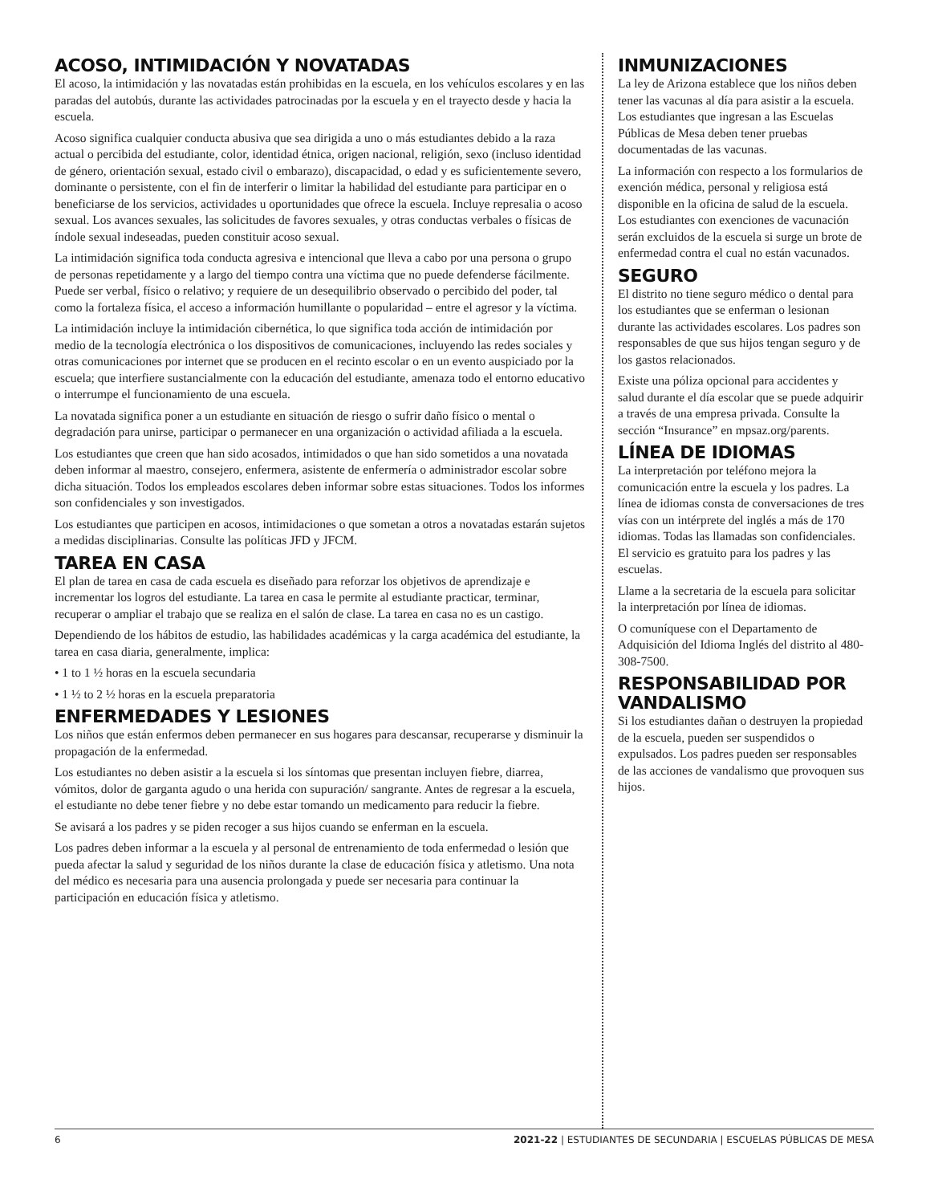ACOSO, INTIMIDACIÓN Y NOVATADAS
El acoso, la intimidación y las novatadas están prohibidas en la escuela, en los vehículos escolares y en las paradas del autobús, durante las actividades patrocinadas por la escuela y en el trayecto desde y hacia la escuela.
Acoso significa cualquier conducta abusiva que sea dirigida a uno o más estudiantes debido a la raza actual o percibida del estudiante, color, identidad étnica, origen nacional, religión, sexo (incluso identidad de género, orientación sexual, estado civil o embarazo), discapacidad, o edad y es suficientemente severo, dominante o persistente, con el fin de interferir o limitar la habilidad del estudiante para participar en o beneficiarse de los servicios, actividades u oportunidades que ofrece la escuela. Incluye represalia o acoso sexual. Los avances sexuales, las solicitudes de favores sexuales, y otras conductas verbales o físicas de índole sexual indeseadas, pueden constituir acoso sexual.
La intimidación significa toda conducta agresiva e intencional que lleva a cabo por una persona o grupo de personas repetidamente y a largo del tiempo contra una víctima que no puede defenderse fácilmente. Puede ser verbal, físico o relativo; y requiere de un desequilibrio observado o percibido del poder, tal como la fortaleza física, el acceso a información humillante o popularidad – entre el agresor y la víctima.
La intimidación incluye la intimidación cibernética, lo que significa toda acción de intimidación por medio de la tecnología electrónica o los dispositivos de comunicaciones, incluyendo las redes sociales y otras comunicaciones por internet que se producen en el recinto escolar o en un evento auspiciado por la escuela; que interfiere sustancialmente con la educación del estudiante, amenaza todo el entorno educativo o interrumpe el funcionamiento de una escuela.
La novatada significa poner a un estudiante en situación de riesgo o sufrir daño físico o mental o degradación para unirse, participar o permanecer en una organización o actividad afiliada a la escuela.
Los estudiantes que creen que han sido acosados, intimidados o que han sido sometidos a una novatada deben informar al maestro, consejero, enfermera, asistente de enfermería o administrador escolar sobre dicha situación. Todos los empleados escolares deben informar sobre estas situaciones. Todos los informes son confidenciales y son investigados.
Los estudiantes que participen en acosos, intimidaciones o que sometan a otros a novatadas estarán sujetos a medidas disciplinarias. Consulte las políticas JFD y JFCM.
TAREA EN CASA
El plan de tarea en casa de cada escuela es diseñado para reforzar los objetivos de aprendizaje e incrementar los logros del estudiante. La tarea en casa le permite al estudiante practicar, terminar, recuperar o ampliar el trabajo que se realiza en el salón de clase. La tarea en casa no es un castigo.
Dependiendo de los hábitos de estudio, las habilidades académicas y la carga académica del estudiante, la tarea en casa diaria, generalmente, implica:
• 1 to 1 ½ horas en la escuela secundaria
• 1 ½ to 2 ½ horas en la escuela preparatoria
ENFERMEDADES Y LESIONES
Los niños que están enfermos deben permanecer en sus hogares para descansar, recuperarse y disminuir la propagación de la enfermedad.
Los estudiantes no deben asistir a la escuela si los síntomas que presentan incluyen fiebre, diarrea, vómitos, dolor de garganta agudo o una herida con supuración/ sangrante. Antes de regresar a la escuela, el estudiante no debe tener fiebre y no debe estar tomando un medicamento para reducir la fiebre.
Se avisará a los padres y se piden recoger a sus hijos cuando se enferman en la escuela.
Los padres deben informar a la escuela y al personal de entrenamiento de toda enfermedad o lesión que pueda afectar la salud y seguridad de los niños durante la clase de educación física y atletismo. Una nota del médico es necesaria para una ausencia prolongada y puede ser necesaria para continuar la participación en educación física y atletismo.
INMUNIZACIONES
La ley de Arizona establece que los niños deben tener las vacunas al día para asistir a la escuela. Los estudiantes que ingresan a las Escuelas Públicas de Mesa deben tener pruebas documentadas de las vacunas.
La información con respecto a los formularios de exención médica, personal y religiosa está disponible en la oficina de salud de la escuela. Los estudiantes con exenciones de vacunación serán excluidos de la escuela si surge un brote de enfermedad contra el cual no están vacunados.
SEGURO
El distrito no tiene seguro médico o dental para los estudiantes que se enferman o lesionan durante las actividades escolares. Los padres son responsables de que sus hijos tengan seguro y de los gastos relacionados.
Existe una póliza opcional para accidentes y salud durante el día escolar que se puede adquirir a través de una empresa privada. Consulte la sección “Insurance” en mpsaz.org/parents.
LÍNEA DE IDIOMAS
La interpretación por teléfono mejora la comunicación entre la escuela y los padres. La línea de idiomas consta de conversaciones de tres vías con un intérprete del inglés a más de 170 idiomas. Todas las llamadas son confidenciales. El servicio es gratuito para los padres y las escuelas.
Llame a la secretaria de la escuela para solicitar la interpretación por línea de idiomas.
O comuníquese con el Departamento de Adquisición del Idioma Inglés del distrito al 480-308-7500.
RESPONSABILIDAD POR VANDALISMO
Si los estudiantes dañan o destruyen la propiedad de la escuela, pueden ser suspendidos o expulsados. Los padres pueden ser responsables de las acciones de vandalismo que provoquen sus hijos.
6 2021-22 | ESTUDIANTES DE SECUNDARIA | ESCUELAS PÚBLICAS DE MESA